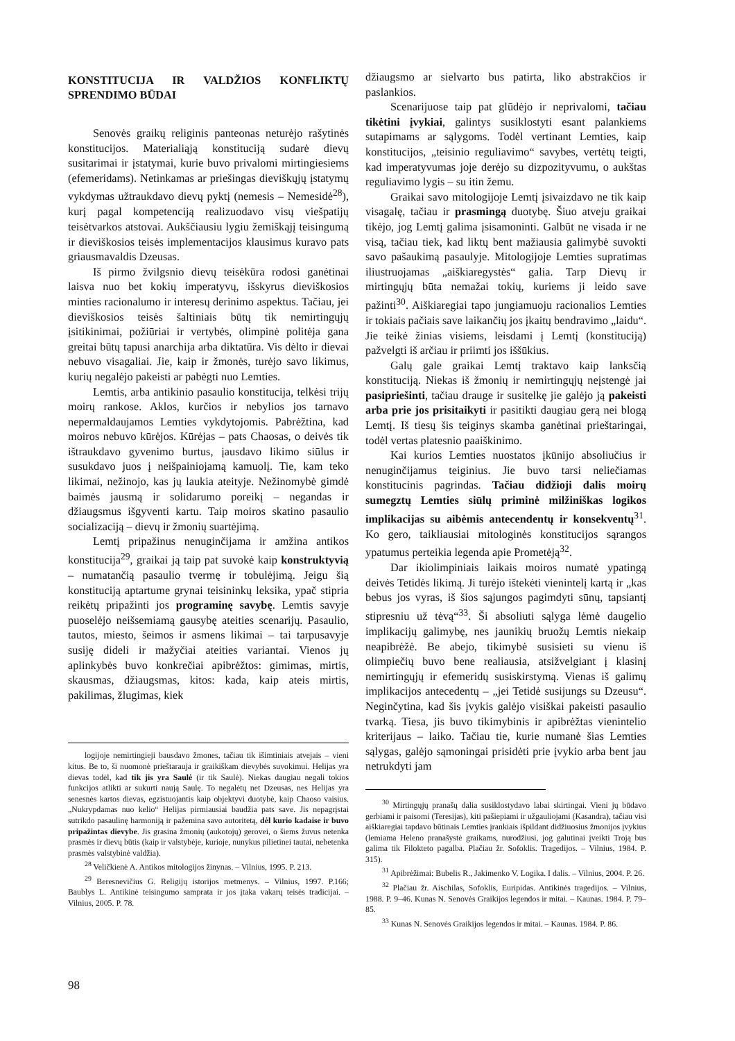KONSTITUCIJA IR VALDŽIOS KONFLIKTŲ SPRENDIMO BŪDAI
Senovės graikų religinis panteonas neturėjo rašytinės konstitucijos. Materialiąją konstituciją sudarė dievų susitarimai ir įstatymai, kurie buvo privalomi mirtingiesiems (efemeridams). Netinkamas ar priešingas dieviškųjų įstatymų vykdymas užtraukdavo dievų pyktį (nemesis – Nemesidė<sup>28</sup>), kurį pagal kompetenciją realizuodavo visų viešpatijų teisėtvarkos atstovai. Aukščiausiu lygiu žemiškąjį teisingumą ir dieviškosios teisės implementacijos klausimus kuravo pats griausmavaldis Dzeusas.
Iš pirmo žvilgsnio dievų teisėkūra rodosi ganėtinai laisva nuo bet kokių imperatyvų, išskyrus dieviškosios minties racionalumo ir interesų derinimo aspektus. Tačiau, jei dieviškosios teisės šaltiniais būtų tik nemirtingųjų įsitikinimai, požiūriai ir vertybės, olimpinė politėja gana greitai būtų tapusi anarchija arba diktatūra. Vis dėlto ir dievai nebuvo visagaliai. Jie, kaip ir žmonės, turėjo savo likimus, kurių negalėjo pakeisti ar pabėgti nuo Lemties.
Lemtis, arba antikinio pasaulio konstitucija, telkėsi trijų moirų rankose. Aklos, kurčios ir nebylios jos tarnavo nepermaldaujamos Lemties vykdytojomis. Pabrėžtina, kad moiros nebuvo kūrėjos. Kūrėjas – pats Chaosas, o deivės tik ištraukdavo gyvenimo burtus, įausdavo likimo siūlus ir susukdavo juos į neišpainiojamą kamuolį. Tie, kam teko likimai, nežinojo, kas jų laukia ateityje. Nežinomybė gimdė baimės jausmą ir solidarumo poreikį – negandas ir džiaugsmus išgyventi kartu. Taip moiros skatino pasaulio socializaciją – dievų ir žmonių suartėjimą.
Lemtį pripažinus nenuginčijama ir amžina antikos konstitucija<sup>29</sup>, graikai ją taip pat suvokė kaip konstruktyvią – numatančią pasaulio tvermę ir tobulėjimą. Jeigu šią konstituciją aptartume grynai teisininkų leksika, ypač stipria reikėtų pripažinti jos programinę savybę. Lemtis savyje puoselėjo neišsemiamą gausybę ateities scenarijų. Pasaulio, tautos, miesto, šeimos ir asmens likimai – tai tarpusavyje susiję dideli ir mažyčiai ateities variantai. Vienos jų aplinkybės buvo konkrečiai apibrėžtos: gimimas, mirtis, skausmas, džiaugsmas, kitos: kada, kaip ateis mirtis, pakilimas, žlugimas, kiek
logijoje nemirtingieji bausdavo žmones, tačiau tik išimtiniais atvejais – vieni kitus. Be to, ši nuomonė prieštarauja ir graikiškam dievybės suvokimui. Helijas yra dievas todėl, kad tik jis yra Saulė (ir tik Saulė). Niekas daugiau negali tokios funkcijos atlikti ar sukurti naują Saulę. To negalėtų net Dzeusas, nes Helijas yra senesnės kartos dievas, egzistuojantis kaip objektyvi duotybė, kaip Chaoso vaisius. „Nukrypdamas nuo kelio“ Helijas pirmiausiai baudžia pats save. Jis nepagrįstai sutrikdo pasaulinę harmoniją ir pažemina savo autoritetą, dėl kurio kadaise ir buvo pripažintas dievybe. Jis grasina žmonių (aukotojų) gerovei, o šiems žuvus netenka prasmės ir dievų būtis (kaip ir valstybėje, kurioje, nunykus pilietinei tautai, nebetenka prasmės valstybinė valdžia).
<sup>28</sup> Veličkienė A. Antikos mitologijos žinynas. – Vilnius, 1995. P. 213.
<sup>29</sup> Beresnevičius G. Religijų istorijos metmenys. – Vilnius, 1997. P.166; Baublys L. Antikinė teisingumo samprata ir jos įtaka vakarų teisės tradicijai. – Vilnius, 2005. P. 78.
džiaugsmo ar sielvarto bus patirta, liko abstrakčios ir paslankios.
Scenarijuose taip pat glūdėjo ir neprivalomi, tačiau tikėtini įvykiai, galintys susiklostyti esant palankiems sutapimams ar sąlygoms. Todėl vertinant Lemties, kaip konstitucijos, „teisinio reguliavimo“ savybes, vertėtų teigti, kad imperatyvumas joje derėjo su dizpozityvumu, o aukštas reguliavimo lygis – su itin žemu.
Graikai savo mitologijoje Lemtį įsivaizdavo ne tik kaip visagalę, tačiau ir prasmingą duotybę. Šiuo atveju graikai tikėjo, jog Lemtį galima įsisamoninti. Galbūt ne visada ir ne visą, tačiau tiek, kad liktų bent mažiausia galimybė suvokti savo pašaukimą pasaulyje. Mitologijoje Lemties supratimas iliustruojamas „aiškiaregystės“ galia. Tarp Dievų ir mirtingųjų būta nemažai tokių, kuriems ji leido save pažinti<sup>30</sup>. Aiškiaregiai tapo jungiamuoju racionalios Lemties ir tokiais pačiais save laikančių jos įkaitų bendravimo „laidu“. Jie teikė žinias visiems, leisdami į Lemtį (konstituciją) pažvelgti iš arčiau ir priimti jos iššūkius.
Galų gale graikai Lemtį traktavo kaip lanksčią konstituciją. Niekas iš žmonių ir nemirtingųjų neįstengė jai pasipriešinti, tačiau drauge ir susitelkę jie galėjo ją pakeisti arba prie jos prisitaikyti ir pasitikti daugiau gerą nei blogą Lemtį. Iš tiesų šis teiginys skamba ganėtinai prieštaringai, todėl vertas platesnio paaiškinimo.
Kai kurios Lemties nuostatos įkūnijo absoliučius ir nenuginčijamus teiginius. Jie buvo tarsi neliečiamas konstitucinis pagrindas. Tačiau didžioji dalis moirų sumegztų Lemties siūlų priminė milžiniškas logikos implikacijas su aibėmis antecendentų ir konsekventų<sup>31</sup>. Ko gero, taikliausiai mitologinės konstitucijos sąrangos ypatumus perteikia legenda apie Prometėją<sup>32</sup>.
Dar ikiolimpiniais laikais moiros numatė ypatingą deivės Tetidės likimą. Ji turėjo ištekėti vienintelį kartą ir „kas bebus jos vyras, iš šios sąjungos pagimdyti sūnų, tapsiantį stipresniu už tėvą“<sup>33</sup>. Ši absoliuti sąlyga lėmė daugelio implikacijų galimybę, nes jaunikių bruožų Lemtis niekaip neapibrėžė. Be abejo, tikimybė susisieti su vienu iš olimpiečių buvo bene realiausia, atsižvelgiant į klasinį nemirtingųjų ir efemeridų susiskirstymą. Vienas iš galimų implikacijos antecedentų – „jei Tetidė susijungs su Dzeusu“. Neginčytina, kad šis įvykis galėjo visiškai pakeisti pasaulio tvarką. Tiesa, jis buvo tikimybinis ir apibrėžtas vienintelio kriterijaus – laiko. Tačiau tie, kurie numanė šias Lemties sąlygas, galėjo sąmoningai prisidėti prie įvykio arba bent jau netrukdyti jam
<sup>30</sup> Mirtingųjų pranašų dalia susiklostydavo labai skirtingai. Vieni jų būdavo gerbiami ir paisomi (Teresijas), kiti pašiepiami ir užgauliojami (Kasandra), tačiau visi aiškiaregiai tapdavo būtinais Lemties įrankiais išpildant didžiuosius žmonijos įvykius (lemiama Heleno pranašystė graikams, nurodžiusi, jog galutinai įveikti Troją bus galima tik Filokteto pagalba. Plačiau žr. Sofoklis. Tragedijos. – Vilnius, 1984. P. 315).
<sup>31</sup> Apibrėžimai: Bubelis R., Jakimenko V. Logika. I dalis. – Vilnius, 2004. P. 26.
<sup>32</sup> Plačiau žr. Aischilas, Sofoklis, Euripidas. Antikinės tragedijos. – Vilnius, 1988. P. 9–46. Kunas N. Senovės Graikijos legendos ir mitai. – Kaunas. 1984. P. 79–85.
<sup>33</sup> Kunas N. Senovės Graikijos legendos ir mitai. – Kaunas. 1984. P. 86.
98